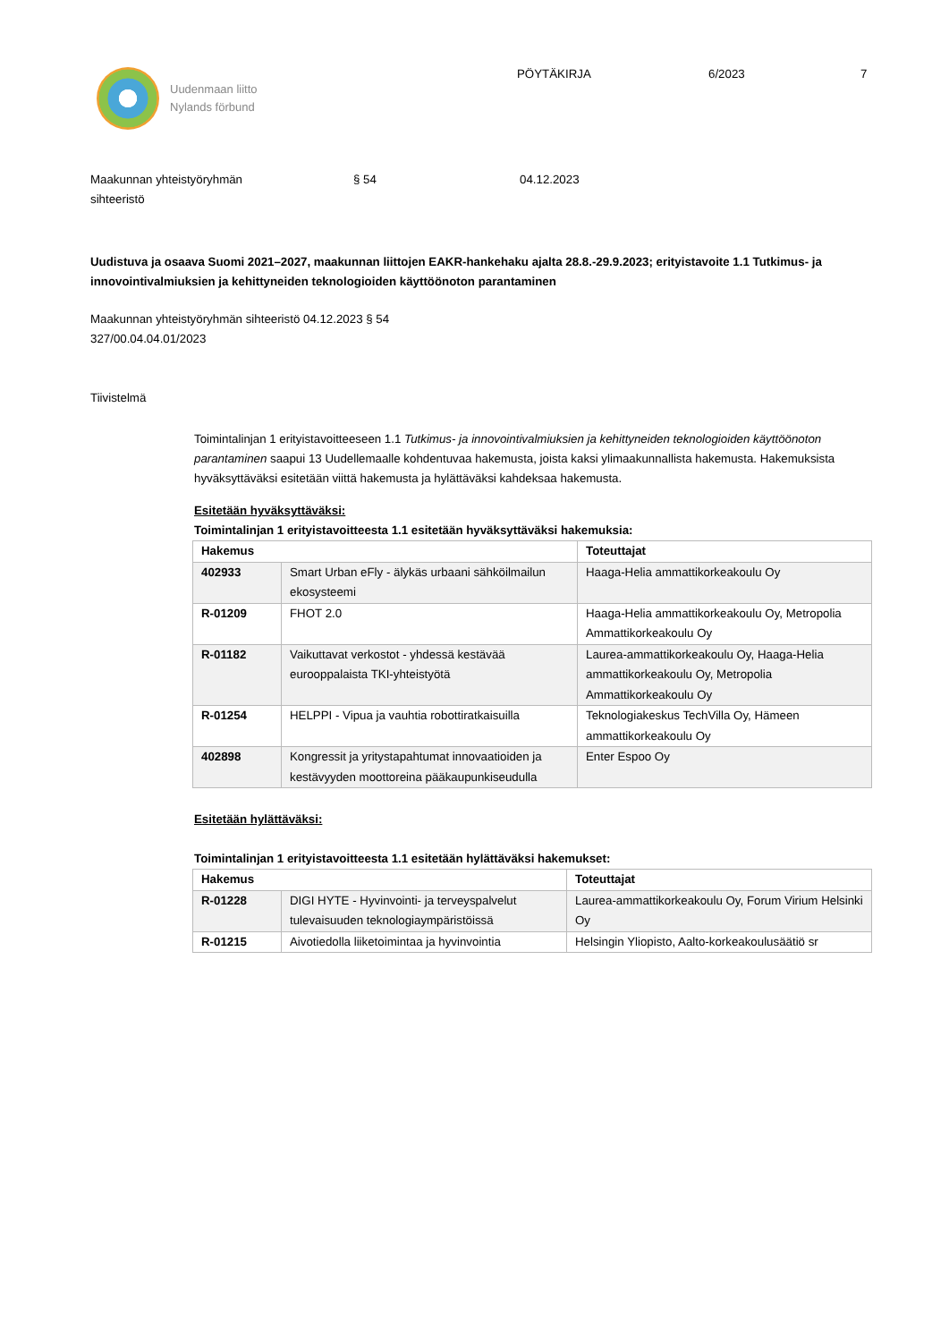Uudenmaan liitto
Nylands förbund
PÖYTÄKIRJA 6/2023 7
Maakunnan yhteistyöryhmän
sihteeristö
§ 54 04.12.2023
Uudistuva ja osaava Suomi 2021–2027, maakunnan liittojen EAKR-hankehaku ajalta 28.8.-29.9.2023; erityistavoite 1.1 Tutkimus- ja innovointivalmiuksien ja kehittyneiden teknologioiden käyttöönoton parantaminen
Maakunnan yhteistyöryhmän sihteeristö 04.12.2023 § 54
327/00.04.04.01/2023
Tiivistelmä
Toimintalinjan 1 erityistavoitteeseen 1.1 Tutkimus- ja innovointivalmiuksien ja kehittyneiden teknologioiden käyttöönoton parantaminen saapui 13 Uudellemaalle kohdentuvaa hakemusta, joista kaksi ylimaakunnallista hakemusta. Hakemuksista hyväksyttäväksi esitetään viittä hakemusta ja hylättäväksi kahdeksaa hakemusta.
Esitetään hyväksyttäväksi:
Toimintalinjan 1 erityistavoitteesta 1.1 esitetään hyväksyttäväksi hakemuksia:
| Hakemus | | Toteuttajat |
| --- | --- | --- |
| 402933 | Smart Urban eFly - älykäs urbaani sähköilmailun ekosysteemi | Haaga-Helia ammattikorkeakoulu Oy |
| R-01209 | FHOT 2.0 | Haaga-Helia ammattikorkeakoulu Oy, Metropolia Ammattikorkeakoulu Oy |
| R-01182 | Vaikuttavat verkostot - yhdessä kestävää eurooppalaista TKI-yhteistyötä | Laurea-ammattikorkeakoulu Oy, Haaga-Helia ammattikorkeakoulu Oy, Metropolia Ammattikorkeakoulu Oy |
| R-01254 | HELPPI - Vipua ja vauhtia robottiratkaisuilla | Teknologiakeskus TechVilla Oy, Hämeen ammattikorkeakoulu Oy |
| 402898 | Kongressit ja yritystapahtumat innovaatioiden ja kestävyyden moottoreina pääkaupunkiseudulla | Enter Espoo Oy |
Esitetään hylättäväksi:
Toimintalinjan 1 erityistavoitteesta 1.1 esitetään hylättäväksi hakemukset:
| Hakemus | | Toteuttajat |
| --- | --- | --- |
| R-01228 | DIGI HYTE - Hyvinvointi- ja terveyspalvelut tulevaisuuden teknologiaympäristöissä | Laurea-ammattikorkeakoulu Oy, Forum Virium Helsinki Oy |
| R-01215 | Aivotiedolla liiketoimintaa ja hyvinvointia | Helsingin Yliopisto, Aalto-korkeakoulusäätiö sr |